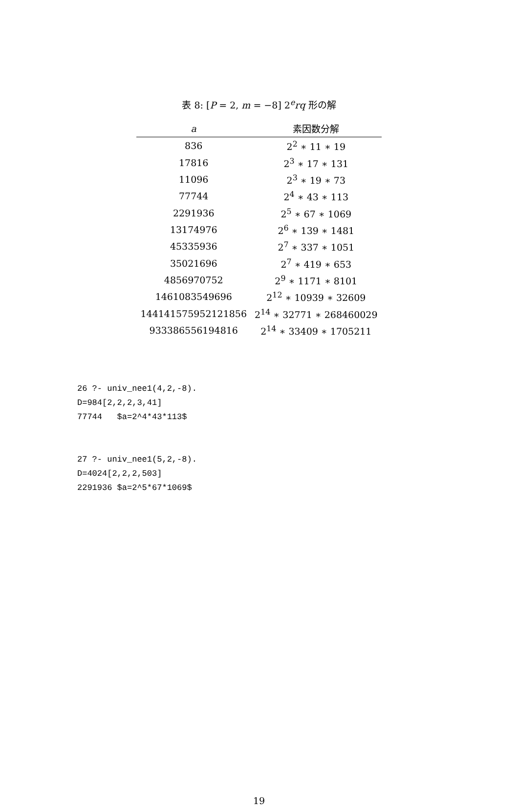表 8: [P = 2, m = −8] 2<sup>e</sup>rq 形の解
| a | 素因数分解 |
| --- | --- |
| 836 | 2<sup>2</sup> ∗ 11 ∗ 19 |
| 17816 | 2<sup>3</sup> ∗ 17 ∗ 131 |
| 11096 | 2<sup>3</sup> ∗ 19 ∗ 73 |
| 77744 | 2<sup>4</sup> ∗ 43 ∗ 113 |
| 2291936 | 2<sup>5</sup> ∗ 67 ∗ 1069 |
| 13174976 | 2<sup>6</sup> ∗ 139 ∗ 1481 |
| 45335936 | 2<sup>7</sup> ∗ 337 ∗ 1051 |
| 35021696 | 2<sup>7</sup> ∗ 419 ∗ 653 |
| 4856970752 | 2<sup>9</sup> ∗ 1171 ∗ 8101 |
| 1461083549696 | 2<sup>12</sup> ∗ 10939 ∗ 32609 |
| 144141575952121856 | 2<sup>14</sup> ∗ 32771 ∗ 268460029 |
| 933386556194816 | 2<sup>14</sup> ∗ 33409 ∗ 1705211 |
26 ?- univ_nee1(4,2,-8).
D=984[2,2,2,3,41]
77744   $a=2^4*43*113$
27 ?- univ_nee1(5,2,-8).
D=4024[2,2,2,503]
2291936 $a=2^5*67*1069$
19